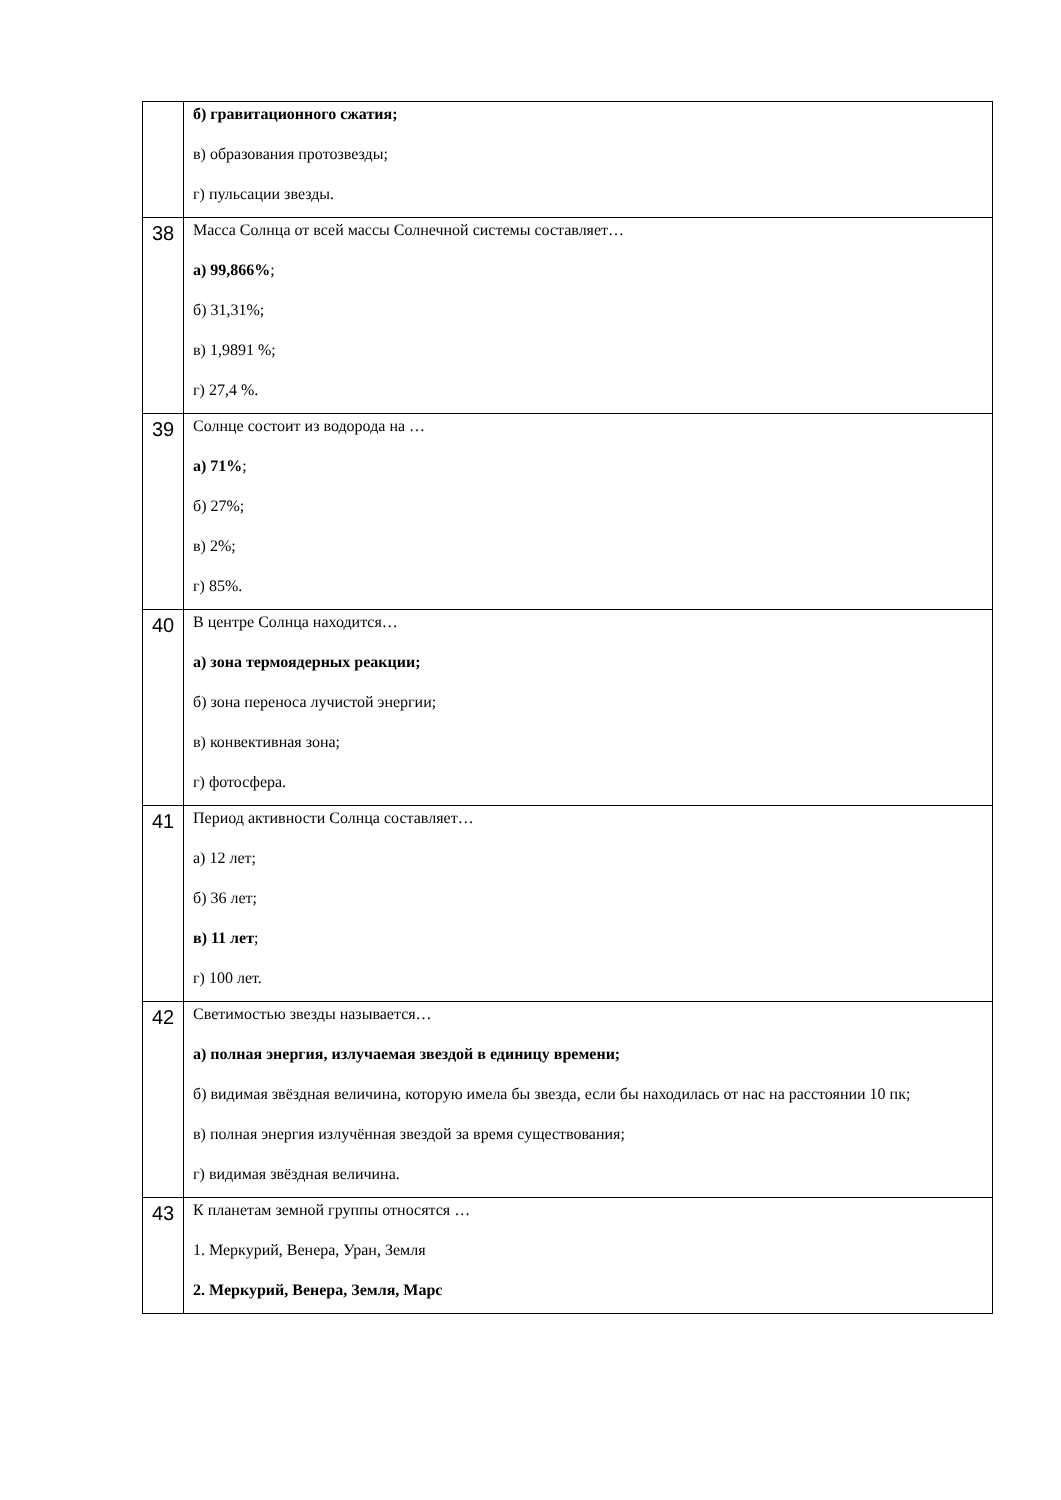| | б) гравитационного сжатия; в) образования протозвезды; г) пульсации звезды. |
| 38 | Масса Солнца от всей массы Солнечной системы составляет… а) 99,866% ; б) 31,31%; в) 1,9891 %; г) 27,4 %. |
| 39 | Солнце состоит из водорода на … а) 71% ; б) 27%; в) 2%; г) 85%. |
| 40 | В центре Солнца находится… а) зона термоядерных реакции; б) зона переноса лучистой энергии; в) конвективная зона; г) фотосфера. |
| 41 | Период активности Солнца составляет… а) 12 лет; б) 36 лет; в) 11 лет ; г) 100 лет. |
| 42 | Светимостью звезды называется… а) полная энергия, излучаемая звездой в единицу времени; б) видимая звёздная величина, которую имела бы звезда, если бы находилась от нас на расстоянии 10 пк; в) полная энергия излучённая звездой за время существования; г) видимая звёздная величина. |
| 43 | К планетам земной группы относятся … 1. Меркурий, Венера, Уран, Земля 2. Меркурий, Венера, Земля, Марс |